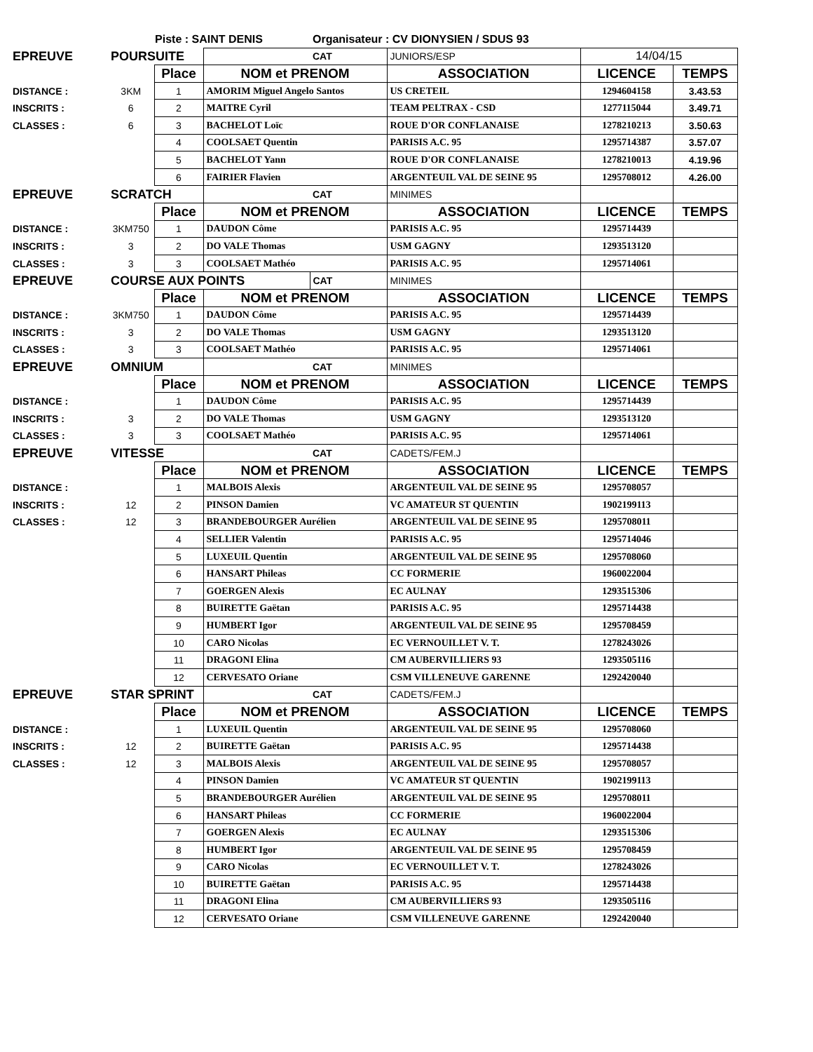| | Piste : SAINT DENIS | | | Organisateur : CV DIONYSIEN / SDUS 93 | | | |
| EPREUVE | POURSUITE | | | CAT | JUNIORS/ESP | 14/04/15 | |
| | | Place | NOM et PRENOM | | ASSOCIATION | LICENCE | TEMPS |
| DISTANCE : | 3KM | 1 | AMORIM Miguel Angelo Santos | | US CRETEIL | 1294604158 | 3.43.53 |
| INSCRITS : | 6 | 2 | MAITRE Cyril | | TEAM PELTRAX - CSD | 1277115044 | 3.49.71 |
| CLASSES : | 6 | 3 | BACHELOT Loïc | | ROUE D'OR CONFLANAISE | 1278210213 | 3.50.63 |
| | | 4 | COOLSAET Quentin | | PARISIS A.C. 95 | 1295714387 | 3.57.07 |
| | | 5 | BACHELOT Yann | | ROUE D'OR CONFLANAISE | 1278210013 | 4.19.96 |
| | | 6 | FAIRIER Flavien | | ARGENTEUIL VAL DE SEINE 95 | 1295708012 | 4.26.00 |
| EPREUVE | SCRATCH | | | CAT | MINIMES | | |
| | | Place | NOM et PRENOM | | ASSOCIATION | LICENCE | TEMPS |
| DISTANCE : | 3KM750 | 1 | DAUDON Côme | | PARISIS A.C. 95 | 1295714439 | |
| INSCRITS : | 3 | 2 | DO VALE Thomas | | USM GAGNY | 1293513120 | |
| CLASSES : | 3 | 3 | COOLSAET Mathéo | | PARISIS A.C. 95 | 1295714061 | |
| EPREUVE | COURSE AUX POINTS | | | CAT | MINIMES | | |
| | | Place | NOM et PRENOM | | ASSOCIATION | LICENCE | TEMPS |
| DISTANCE : | 3KM750 | 1 | DAUDON Côme | | PARISIS A.C. 95 | 1295714439 | |
| INSCRITS : | 3 | 2 | DO VALE Thomas | | USM GAGNY | 1293513120 | |
| CLASSES : | 3 | 3 | COOLSAET Mathéo | | PARISIS A.C. 95 | 1295714061 | |
| EPREUVE | OMNIUM | | | CAT | MINIMES | | |
| | | Place | NOM et PRENOM | | ASSOCIATION | LICENCE | TEMPS |
| DISTANCE : | | 1 | DAUDON Côme | | PARISIS A.C. 95 | 1295714439 | |
| INSCRITS : | 3 | 2 | DO VALE Thomas | | USM GAGNY | 1293513120 | |
| CLASSES : | 3 | 3 | COOLSAET Mathéo | | PARISIS A.C. 95 | 1295714061 | |
| EPREUVE | VITESSE | | | CAT | CADETS/FEM.J | | |
| | | Place | NOM et PRENOM | | ASSOCIATION | LICENCE | TEMPS |
| DISTANCE : | | 1 | MALBOIS Alexis | | ARGENTEUIL VAL DE SEINE 95 | 1295708057 | |
| INSCRITS : | 12 | 2 | PINSON Damien | | VC AMATEUR ST QUENTIN | 1902199113 | |
| CLASSES : | 12 | 3 | BRANDEBOURGER Aurélien | | ARGENTEUIL VAL DE SEINE 95 | 1295708011 | |
| | | 4 | SELLIER Valentin | | PARISIS A.C. 95 | 1295714046 | |
| | | 5 | LUXEUIL Quentin | | ARGENTEUIL VAL DE SEINE 95 | 1295708060 | |
| | | 6 | HANSART Phileas | | CC FORMERIE | 1960022004 | |
| | | 7 | GOERGEN Alexis | | EC AULNAY | 1293515306 | |
| | | 8 | BUIRETTE Gaëtan | | PARISIS A.C. 95 | 1295714438 | |
| | | 9 | HUMBERT Igor | | ARGENTEUIL VAL DE SEINE 95 | 1295708459 | |
| | | 10 | CARO Nicolas | | EC VERNOUILLET V. T. | 1278243026 | |
| | | 11 | DRAGONI Elina | | CM AUBERVILLIERS 93 | 1293505116 | |
| | | 12 | CERVESATO Oriane | | CSM VILLENEUVE GARENNE | 1292420040 | |
| EPREUVE | STAR SPRINT | | | CAT | CADETS/FEM.J | | |
| | | Place | NOM et PRENOM | | ASSOCIATION | LICENCE | TEMPS |
| DISTANCE : | | 1 | LUXEUIL Quentin | | ARGENTEUIL VAL DE SEINE 95 | 1295708060 | |
| INSCRITS : | 12 | 2 | BUIRETTE Gaëtan | | PARISIS A.C. 95 | 1295714438 | |
| CLASSES : | 12 | 3 | MALBOIS Alexis | | ARGENTEUIL VAL DE SEINE 95 | 1295708057 | |
| | | 4 | PINSON Damien | | VC AMATEUR ST QUENTIN | 1902199113 | |
| | | 5 | BRANDEBOURGER Aurélien | | ARGENTEUIL VAL DE SEINE 95 | 1295708011 | |
| | | 6 | HANSART Phileas | | CC FORMERIE | 1960022004 | |
| | | 7 | GOERGEN Alexis | | EC AULNAY | 1293515306 | |
| | | 8 | HUMBERT Igor | | ARGENTEUIL VAL DE SEINE 95 | 1295708459 | |
| | | 9 | CARO Nicolas | | EC VERNOUILLET V. T. | 1278243026 | |
| | | 10 | BUIRETTE Gaëtan | | PARISIS A.C. 95 | 1295714438 | |
| | | 11 | DRAGONI Elina | | CM AUBERVILLIERS 93 | 1293505116 | |
| | | 12 | CERVESATO Oriane | | CSM VILLENEUVE GARENNE | 1292420040 | |